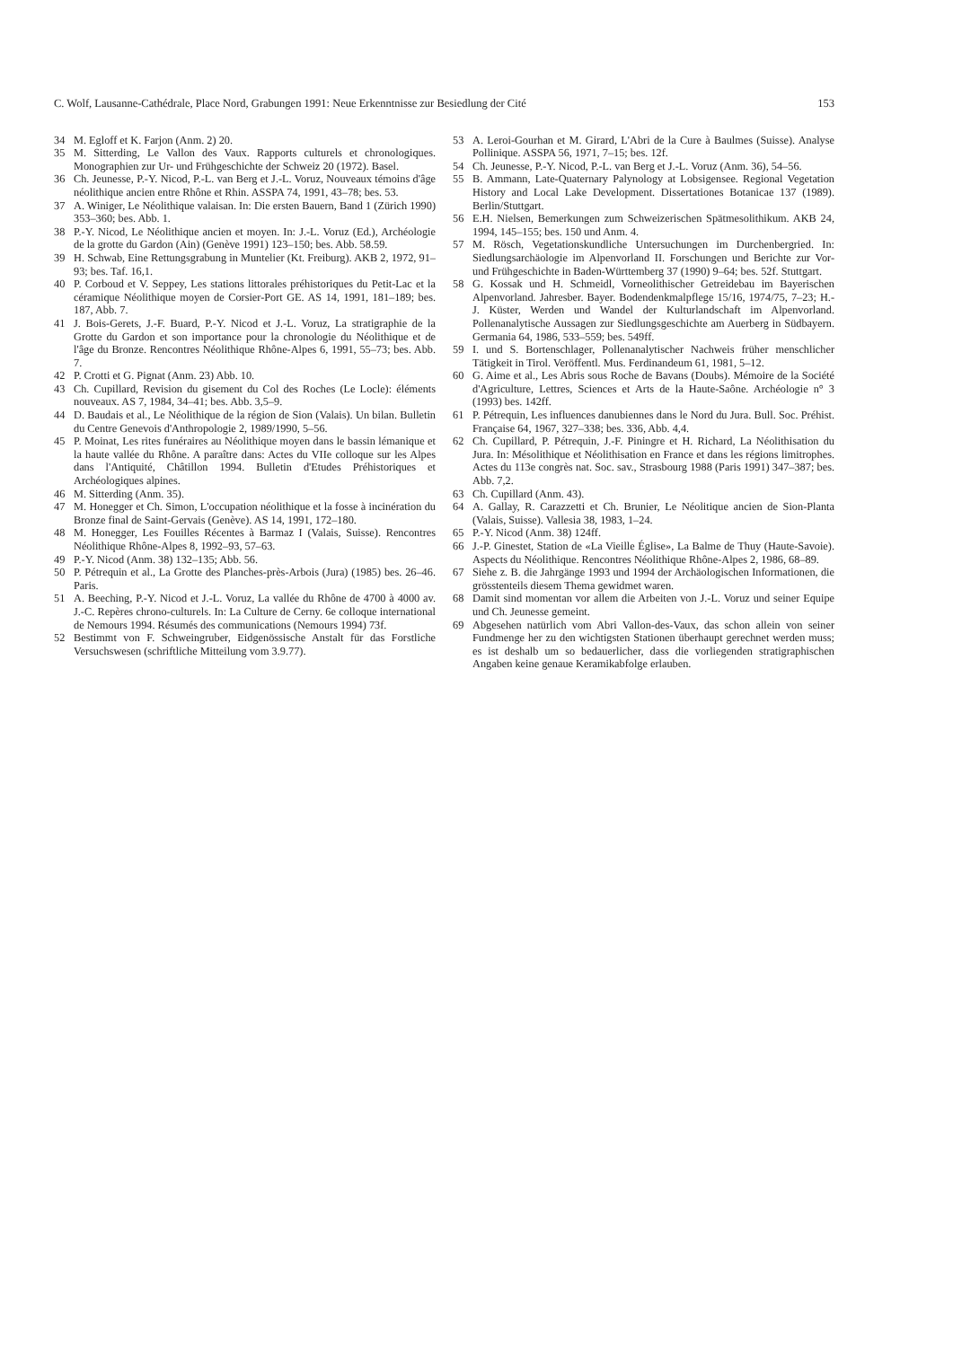C. Wolf, Lausanne-Cathédrale, Place Nord, Grabungen 1991: Neue Erkenntnisse zur Besiedlung der Cité 153
34 M. Egloff et K. Farjon (Anm. 2) 20.
35 M. Sitterding, Le Vallon des Vaux. Rapports culturels et chronologiques. Monographien zur Ur- und Frühgeschichte der Schweiz 20 (1972). Basel.
36 Ch. Jeunesse, P.-Y. Nicod, P.-L. van Berg et J.-L. Voruz, Nouveaux témoins d'âge néolithique ancien entre Rhône et Rhin. ASSPA 74, 1991, 43–78; bes. 53.
37 A. Winiger, Le Néolithique valaisan. In: Die ersten Bauern, Band 1 (Zürich 1990) 353–360; bes. Abb. 1.
38 P.-Y. Nicod, Le Néolithique ancien et moyen. In: J.-L. Voruz (Ed.), Archéologie de la grotte du Gardon (Ain) (Genève 1991) 123–150; bes. Abb. 58.59.
39 H. Schwab, Eine Rettungsgrabung in Muntelier (Kt. Freiburg). AKB 2, 1972, 91–93; bes. Taf. 16,1.
40 P. Corboud et V. Seppey, Les stations littorales préhistoriques du Petit-Lac et la céramique Néolithique moyen de Corsier-Port GE. AS 14, 1991, 181–189; bes. 187, Abb. 7.
41 J. Bois-Gerets, J.-F. Buard, P.-Y. Nicod et J.-L. Voruz, La stratigraphie de la Grotte du Gardon et son importance pour la chronologie du Néolithique et de l'âge du Bronze. Rencontres Néolithique Rhône-Alpes 6, 1991, 55–73; bes. Abb. 7.
42 P. Crotti et G. Pignat (Anm. 23) Abb. 10.
43 Ch. Cupillard, Revision du gisement du Col des Roches (Le Locle): éléments nouveaux. AS 7, 1984, 34–41; bes. Abb. 3,5–9.
44 D. Baudais et al., Le Néolithique de la région de Sion (Valais). Un bilan. Bulletin du Centre Genevois d'Anthropologie 2, 1989/1990, 5–56.
45 P. Moinat, Les rites funéraires au Néolithique moyen dans le bassin lémanique et la haute vallée du Rhône. A paraître dans: Actes du VIIe colloque sur les Alpes dans l'Antiquité, Châtillon 1994. Bulletin d'Etudes Préhistoriques et Archéologiques alpines.
46 M. Sitterding (Anm. 35).
47 M. Honegger et Ch. Simon, L'occupation néolithique et la fosse à incinération du Bronze final de Saint-Gervais (Genève). AS 14, 1991, 172–180.
48 M. Honegger, Les Fouilles Récentes à Barmaz I (Valais, Suisse). Rencontres Néolithique Rhône-Alpes 8, 1992–93, 57–63.
49 P.-Y. Nicod (Anm. 38) 132–135; Abb. 56.
50 P. Pétrequin et al., La Grotte des Planches-près-Arbois (Jura) (1985) bes. 26–46. Paris.
51 A. Beeching, P.-Y. Nicod et J.-L. Voruz, La vallée du Rhône de 4700 à 4000 av. J.-C. Repères chrono-culturels. In: La Culture de Cerny. 6e colloque international de Nemours 1994. Résumés des communications (Nemours 1994) 73f.
52 Bestimmt von F. Schweingruber, Eidgenössische Anstalt für das Forstliche Versuchswesen (schriftliche Mitteilung vom 3.9.77).
53 A. Leroi-Gourhan et M. Girard, L'Abri de la Cure à Baulmes (Suisse). Analyse Pollinique. ASSPA 56, 1971, 7–15; bes. 12f.
54 Ch. Jeunesse, P.-Y. Nicod, P.-L. van Berg et J.-L. Voruz (Anm. 36), 54–56.
55 B. Ammann, Late-Quaternary Palynology at Lobsigensee. Regional Vegetation History and Local Lake Development. Dissertationes Botanicae 137 (1989). Berlin/Stuttgart.
56 E.H. Nielsen, Bemerkungen zum Schweizerischen Spätmesolithikum. AKB 24, 1994, 145–155; bes. 150 und Anm. 4.
57 M. Rösch, Vegetationskundliche Untersuchungen im Durchenbergried. In: Siedlungsarchäologie im Alpenvorland II. Forschungen und Berichte zur Vor- und Frühgeschichte in Baden-Württemberg 37 (1990) 9–64; bes. 52f. Stuttgart.
58 G. Kossak und H. Schmeidl, Vorneolithischer Getreidebau im Bayerischen Alpenvorland. Jahresber. Bayer. Bodendenkmalpflege 15/16, 1974/75, 7–23; H.-J. Küster, Werden und Wandel der Kulturlandschaft im Alpenvorland. Pollenanalytische Aussagen zur Siedlungsgeschichte am Auerberg in Südbayern. Germania 64, 1986, 533–559; bes. 549ff.
59 I. und S. Bortenschlager, Pollenanalytischer Nachweis früher menschlicher Tätigkeit in Tirol. Veröffentl. Mus. Ferdinandeum 61, 1981, 5–12.
60 G. Aime et al., Les Abris sous Roche de Bavans (Doubs). Mémoire de la Société d'Agriculture, Lettres, Sciences et Arts de la Haute-Saône. Archéologie n° 3 (1993) bes. 142ff.
61 P. Pétrequin, Les influences danubiennes dans le Nord du Jura. Bull. Soc. Préhist. Française 64, 1967, 327–338; bes. 336, Abb. 4,4.
62 Ch. Cupillard, P. Pétrequin, J.-F. Piningre et H. Richard, La Néolithisation du Jura. In: Mésolithique et Néolithisation en France et dans les régions limitrophes. Actes du 113e congrès nat. Soc. sav., Strasbourg 1988 (Paris 1991) 347–387; bes. Abb. 7,2.
63 Ch. Cupillard (Anm. 43).
64 A. Gallay, R. Carazzetti et Ch. Brunier, Le Néolitique ancien de Sion-Planta (Valais, Suisse). Vallesia 38, 1983, 1–24.
65 P.-Y. Nicod (Anm. 38) 124ff.
66 J.-P. Ginestet, Station de «La Vieille Église», La Balme de Thuy (Haute-Savoie). Aspects du Néolithique. Rencontres Néolithique Rhône-Alpes 2, 1986, 68–89.
67 Siehe z. B. die Jahrgänge 1993 und 1994 der Archäologischen Informationen, die grösstenteils diesem Thema gewidmet waren.
68 Damit sind momentan vor allem die Arbeiten von J.-L. Voruz und seiner Equipe und Ch. Jeunesse gemeint.
69 Abgesehen natürlich vom Abri Vallon-des-Vaux, das schon allein von seiner Fundmenge her zu den wichtigsten Stationen überhaupt gerechnet werden muss; es ist deshalb um so bedauerlicher, dass die vorliegenden stratigraphischen Angaben keine genaue Keramikabfolge erlauben.